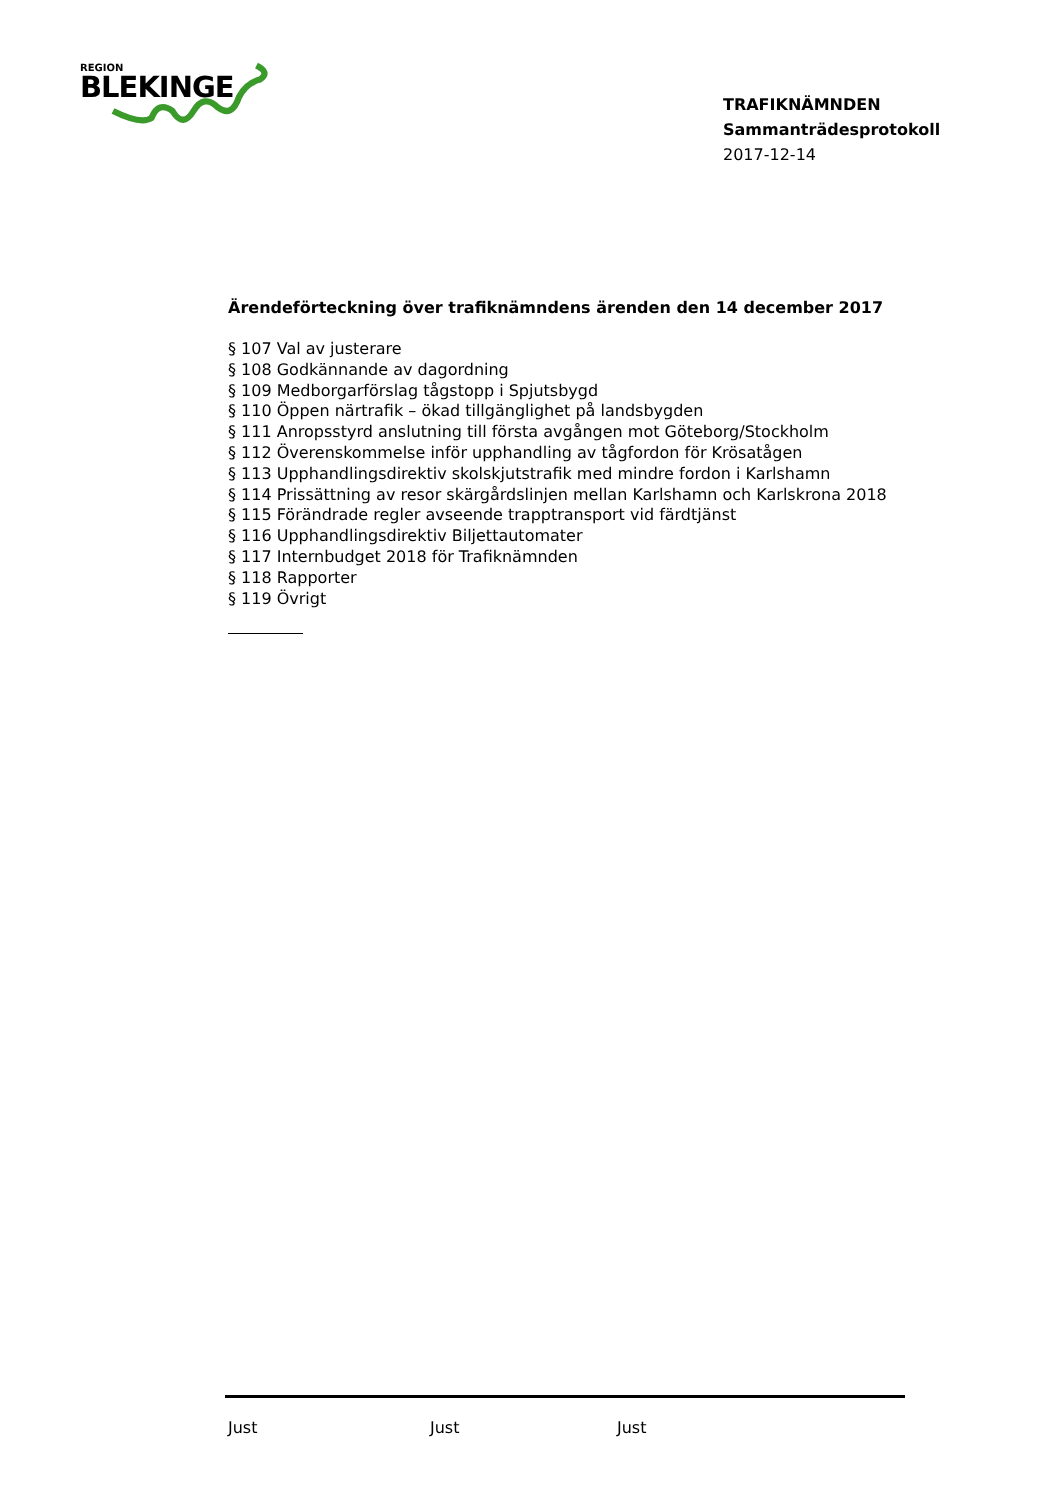REGION
BLEKINGE
TRAFIKNÄMNDEN
Sammanträdesprotokoll
2017-12-14
Ärendeförteckning över trafiknämndens ärenden den 14 december 2017
§ 107 Val av justerare
§ 108 Godkännande av dagordning
§ 109 Medborgarförslag tågstopp i Spjutsbygd
§ 110 Öppen närtrafik – ökad tillgänglighet på landsbygden
§ 111 Anropsstyrd anslutning till första avgången mot Göteborg/Stockholm
§ 112 Överenskommelse inför upphandling av tågfordon för Krösatågen
§ 113 Upphandlingsdirektiv skolskjutstrafik med mindre fordon i Karlshamn
§ 114 Prissättning av resor skärgårdslinjen mellan Karlshamn och Karlskrona 2018
§ 115 Förändrade regler avseende trapptransport vid färdtjänst
§ 116 Upphandlingsdirektiv Biljettautomater
§ 117 Internbudget 2018 för Trafiknämnden
§ 118 Rapporter
§ 119 Övrigt
Just Just Just